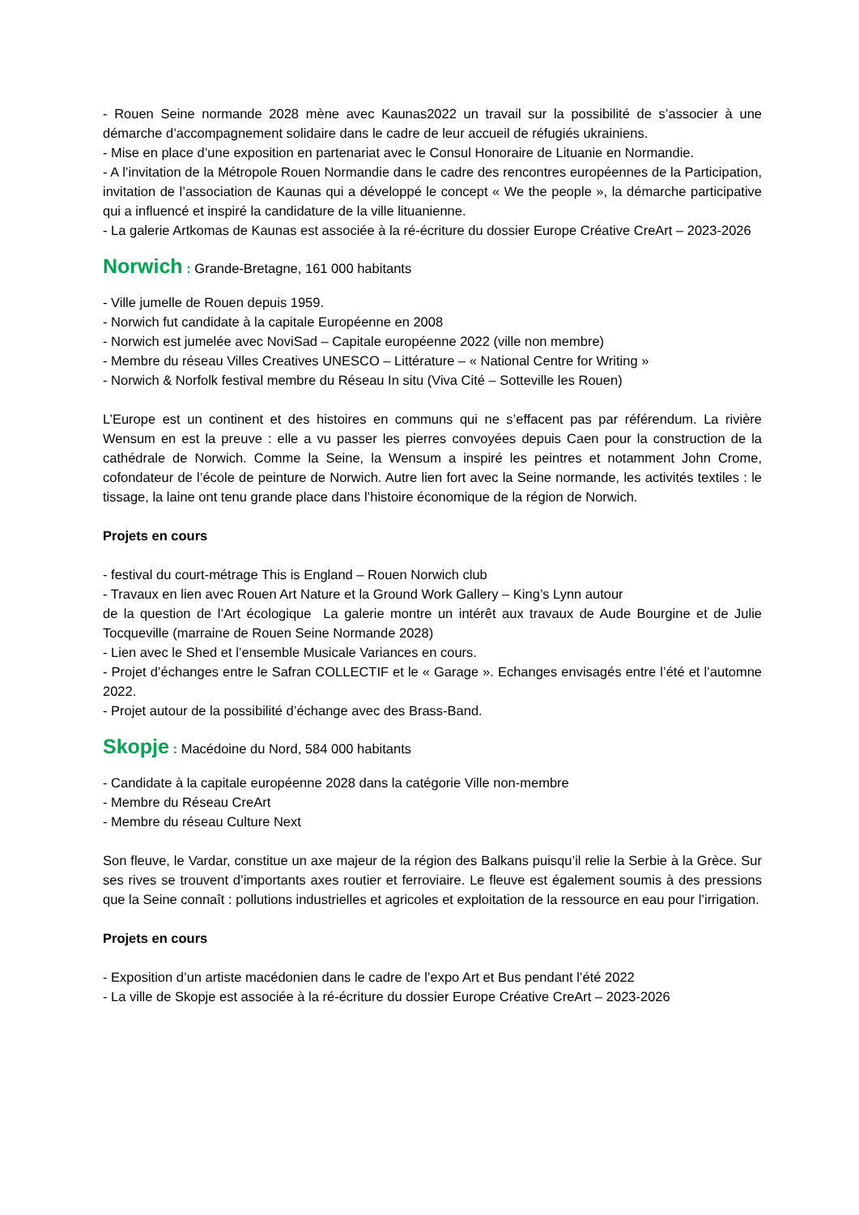- Rouen Seine normande 2028 mène avec Kaunas2022 un travail sur la possibilité de s’associer à une démarche d’accompagnement solidaire dans le cadre de leur accueil de réfugiés ukrainiens.
- Mise en place d’une exposition en partenariat avec le Consul Honoraire de Lituanie en Normandie.
- A l’invitation de la Métropole Rouen Normandie dans le cadre des rencontres européennes de la Participation, invitation de l’association de Kaunas qui a développé le concept « We the people », la démarche participative qui a influencé et inspiré la candidature de la ville lituanienne.
- La galerie Artkomas de Kaunas est associée à la ré-écriture du dossier Europe Créative CreArt – 2023-2026
Norwich : Grande-Bretagne, 161 000 habitants
- Ville jumelle de Rouen depuis 1959.
- Norwich fut candidate à la capitale Européenne en 2008
- Norwich est jumelée avec NoviSad – Capitale européenne 2022 (ville non membre)
- Membre du réseau Villes Creatives UNESCO – Littérature – « National Centre for Writing »
- Norwich & Norfolk festival membre du Réseau In situ (Viva Cité – Sotteville les Rouen)
L’Europe est un continent et des histoires en communs qui ne s’effacent pas par référendum. La rivière Wensum en est la preuve : elle a vu passer les pierres convoyées depuis Caen pour la construction de la cathédrale de Norwich. Comme la Seine, la Wensum a inspiré les peintres et notamment John Crome, cofondateur de l’école de peinture de Norwich. Autre lien fort avec la Seine normande, les activités textiles : le tissage, la laine ont tenu grande place dans l’histoire économique de la région de Norwich.
Projets en cours
- festival du court-métrage This is England – Rouen Norwich club
- Travaux en lien avec Rouen Art Nature et la Ground Work Gallery – King’s Lynn autour
de la question de l’Art écologique La galerie montre un intérêt aux travaux de Aude Bourgine et de Julie Tocqueville (marraine de Rouen Seine Normande 2028)
- Lien avec le Shed et l’ensemble Musicale Variances en cours.
- Projet d’échanges entre le Safran COLLECTIF et le « Garage ». Echanges envisagés entre l’été et l’automne 2022.
- Projet autour de la possibilité d’échange avec des Brass-Band.
Skopje : Macédoine du Nord, 584 000 habitants
- Candidate à la capitale européenne 2028 dans la catégorie Ville non-membre
- Membre du Réseau CreArt
- Membre du réseau Culture Next
Son fleuve, le Vardar, constitue un axe majeur de la région des Balkans puisqu’il relie la Serbie à la Grèce. Sur ses rives se trouvent d’importants axes routier et ferroviaire. Le fleuve est également soumis à des pressions que la Seine connaît : pollutions industrielles et agricoles et exploitation de la ressource en eau pour l’irrigation.
Projets en cours
- Exposition d’un artiste macédonien dans le cadre de l’expo Art et Bus pendant l’été 2022
- La ville de Skopje est associée à la ré-écriture du dossier Europe Créative CreArt – 2023-2026